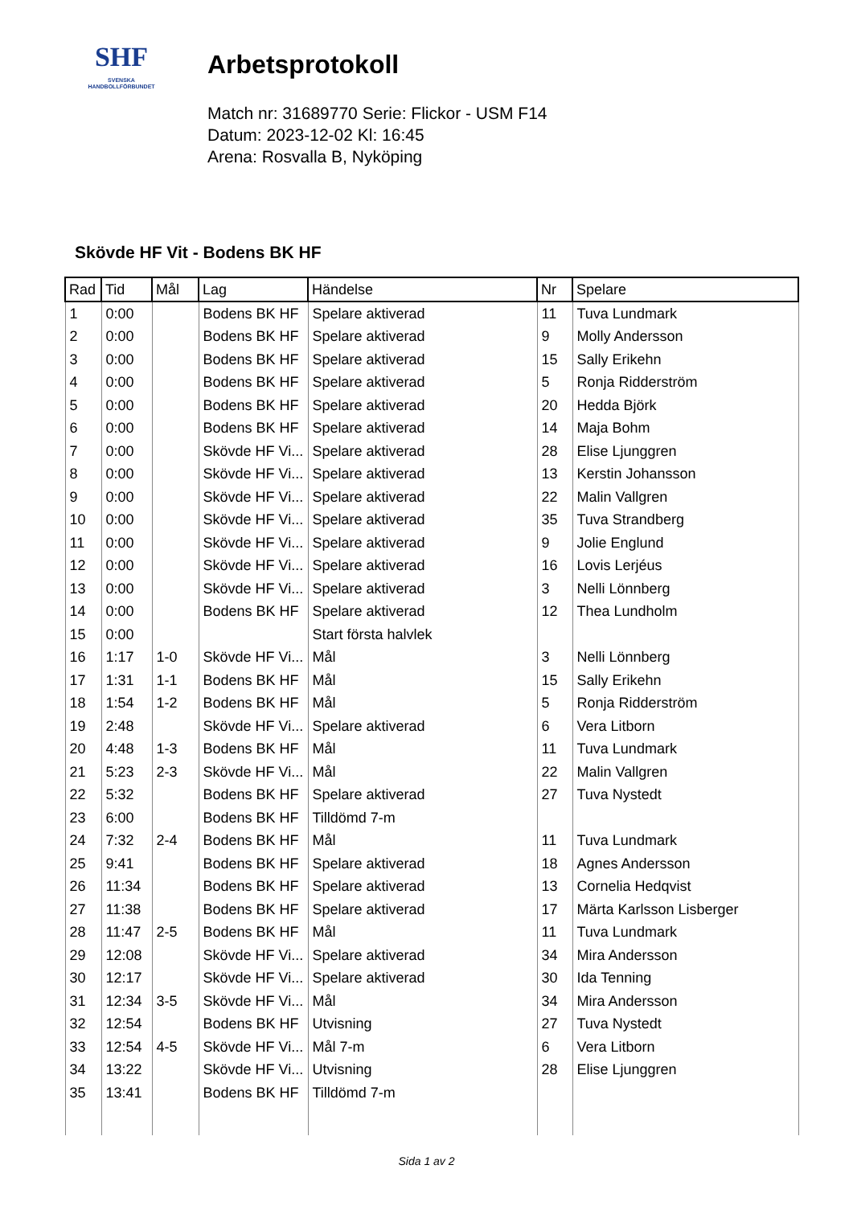SHF
SVENSKA
HANDBOLLFÖRBUNDET
Arbetsprotokoll
Match nr: 31689770 Serie: Flickor - USM F14
Datum: 2023-12-02 Kl: 16:45
Arena: Rosvalla B, Nyköping
Skövde HF Vit - Bodens BK HF
| Rad | Tid | Mål | Lag | Händelse | Nr | Spelare |
| --- | --- | --- | --- | --- | --- | --- |
| 1 | 0:00 | | Bodens BK HF | Spelare aktiverad | 11 | Tuva Lundmark |
| 2 | 0:00 | | Bodens BK HF | Spelare aktiverad | 9 | Molly Andersson |
| 3 | 0:00 | | Bodens BK HF | Spelare aktiverad | 15 | Sally Erikehn |
| 4 | 0:00 | | Bodens BK HF | Spelare aktiverad | 5 | Ronja Ridderström |
| 5 | 0:00 | | Bodens BK HF | Spelare aktiverad | 20 | Hedda Björk |
| 6 | 0:00 | | Bodens BK HF | Spelare aktiverad | 14 | Maja Bohm |
| 7 | 0:00 | | Skövde HF Vi... | Spelare aktiverad | 28 | Elise Ljunggren |
| 8 | 0:00 | | Skövde HF Vi... | Spelare aktiverad | 13 | Kerstin Johansson |
| 9 | 0:00 | | Skövde HF Vi... | Spelare aktiverad | 22 | Malin Vallgren |
| 10 | 0:00 | | Skövde HF Vi... | Spelare aktiverad | 35 | Tuva Strandberg |
| 11 | 0:00 | | Skövde HF Vi... | Spelare aktiverad | 9 | Jolie Englund |
| 12 | 0:00 | | Skövde HF Vi... | Spelare aktiverad | 16 | Lovis Lerjéus |
| 13 | 0:00 | | Skövde HF Vi... | Spelare aktiverad | 3 | Nelli Lönnberg |
| 14 | 0:00 | | Bodens BK HF | Spelare aktiverad | 12 | Thea Lundholm |
| 15 | 0:00 | | | Start första halvlek | | |
| 16 | 1:17 | 1-0 | Skövde HF Vi... | Mål | 3 | Nelli Lönnberg |
| 17 | 1:31 | 1-1 | Bodens BK HF | Mål | 15 | Sally Erikehn |
| 18 | 1:54 | 1-2 | Bodens BK HF | Mål | 5 | Ronja Ridderström |
| 19 | 2:48 | | Skövde HF Vi... | Spelare aktiverad | 6 | Vera Litborn |
| 20 | 4:48 | 1-3 | Bodens BK HF | Mål | 11 | Tuva Lundmark |
| 21 | 5:23 | 2-3 | Skövde HF Vi... | Mål | 22 | Malin Vallgren |
| 22 | 5:32 | | Bodens BK HF | Spelare aktiverad | 27 | Tuva Nystedt |
| 23 | 6:00 | | Bodens BK HF | Tilldömd 7-m | | |
| 24 | 7:32 | 2-4 | Bodens BK HF | Mål | 11 | Tuva Lundmark |
| 25 | 9:41 | | Bodens BK HF | Spelare aktiverad | 18 | Agnes Andersson |
| 26 | 11:34 | | Bodens BK HF | Spelare aktiverad | 13 | Cornelia Hedqvist |
| 27 | 11:38 | | Bodens BK HF | Spelare aktiverad | 17 | Märta Karlsson Lisberger |
| 28 | 11:47 | 2-5 | Bodens BK HF | Mål | 11 | Tuva Lundmark |
| 29 | 12:08 | | Skövde HF Vi... | Spelare aktiverad | 34 | Mira Andersson |
| 30 | 12:17 | | Skövde HF Vi... | Spelare aktiverad | 30 | Ida Tenning |
| 31 | 12:34 | 3-5 | Skövde HF Vi... | Mål | 34 | Mira Andersson |
| 32 | 12:54 | | Bodens BK HF | Utvisning | 27 | Tuva Nystedt |
| 33 | 12:54 | 4-5 | Skövde HF Vi... | Mål 7-m | 6 | Vera Litborn |
| 34 | 13:22 | | Skövde HF Vi... | Utvisning | 28 | Elise Ljunggren |
| 35 | 13:41 | | Bodens BK HF | Tilldömd 7-m | | |
Sida 1 av 2